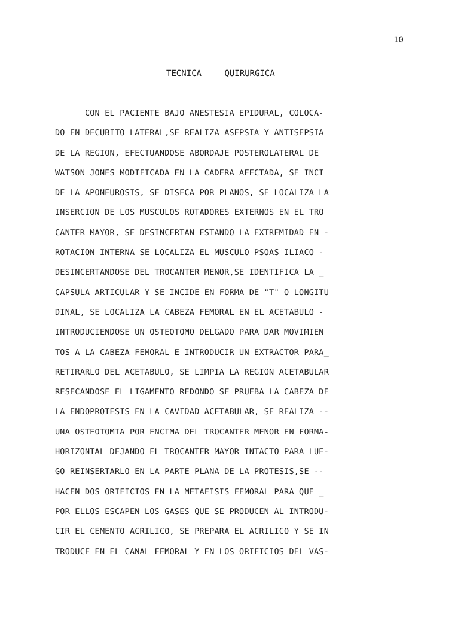10
TECNICA QUIRURGICA
CON EL PACIENTE BAJO ANESTESIA EPIDURAL, COLOCA-
DO EN DECUBITO LATERAL,SE REALIZA ASEPSIA Y ANTISEPSIA
DE LA REGION, EFECTUANDOSE ABORDAJE POSTEROLATERAL DE
WATSON JONES MODIFICADA EN LA CADERA AFECTADA, SE INCI
DE LA APONEUROSIS, SE DISECA POR PLANOS, SE LOCALIZA LA
INSERCION DE LOS MUSCULOS ROTADORES EXTERNOS EN EL TRO
CANTER MAYOR, SE DESINCERTAN ESTANDO LA EXTREMIDAD EN -
ROTACION INTERNA SE LOCALIZA EL MUSCULO PSOAS ILIACO -
DESINCERTANDOSE DEL TROCANTER MENOR,SE IDENTIFICA LA _
CAPSULA ARTICULAR Y SE INCIDE EN FORMA DE "T" O LONGITU
DINAL, SE LOCALIZA LA CABEZA FEMORAL EN EL ACETABULO -
INTRODUCIENDOSE UN OSTEOTOMO DELGADO PARA DAR MOVIMIEN
TOS A LA CABEZA FEMORAL E INTRODUCIR UN EXTRACTOR PARA_
RETIRARLO DEL ACETABULO, SE LIMPIA LA REGION ACETABULAR
RESECANDOSE EL LIGAMENTO REDONDO SE PRUEBA LA CABEZA DE
LA ENDOPROTESIS EN LA CAVIDAD ACETABULAR, SE REALIZA --
UNA OSTEOTOMIA POR ENCIMA DEL TROCANTER MENOR EN FORMA-
HORIZONTAL DEJANDO EL TROCANTER MAYOR INTACTO PARA LUE-
GO REINSERTARLO EN LA PARTE PLANA DE LA PROTESIS,SE --
HACEN DOS ORIFICIOS EN LA METAFISIS FEMORAL PARA QUE _
POR ELLOS ESCAPEN LOS GASES QUE SE PRODUCEN AL INTRODU-
CIR EL CEMENTO ACRILICO, SE PREPARA EL ACRILICO Y SE IN
TRODUCE EN EL CANAL FEMORAL Y EN LOS ORIFICIOS DEL VAS-